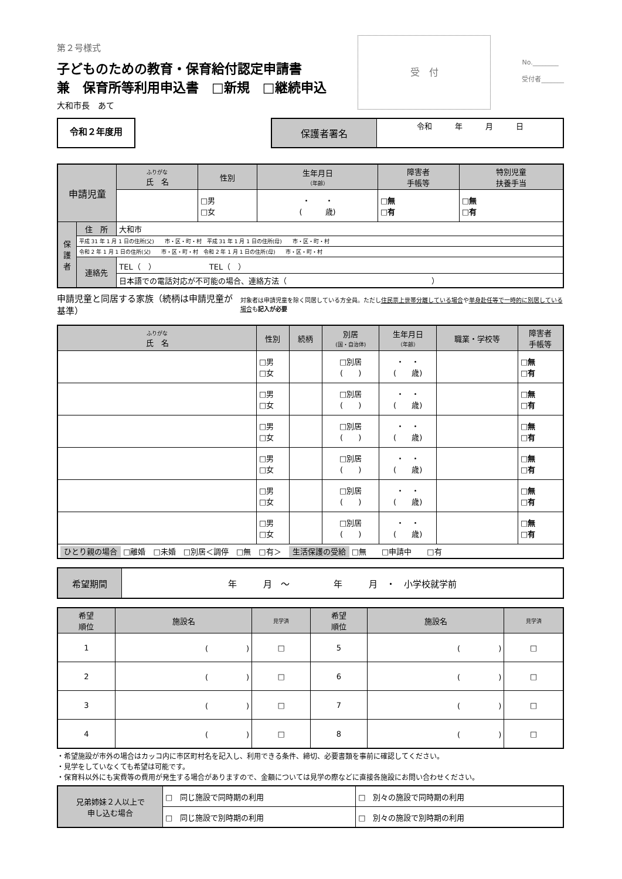第２号様式
子どものための教育・保育給付認定申請書
兼　保育所等利用申込書　□新規　□継続申込
大和市長　あて
受　付
No.________
受付者_______
令和２年度用
| 保護者署名 | 令和 年 月 日 |
| 申請児童 | | ふりがな 氏 名 | 性別 | 生年月日 （年齢） | 障害者 手帳等 | 特別児童 扶養手当 |
| | | | □男 □女 | ・ ・ ( 歳) | □無 □有 | □無 □有 |
| 保 護 者 | 住 所 | 大和市 | | | | |
| | 平成 31 年 1 月 1 日の住所(父) 市・区・町・村 平成 31 年 1 月 1 日の住所(母) 市・区・町・村 | | | | | |
| | 令和 2 年 1 月 1 日の住所(父) 市・区・町・村 令和 2 年 1 月 1 日の住所(母) 市・区・町・村 | | | | | |
| | 連絡先 | TEL（ ） TEL（ ） | | | | |
| | | 日本語での電話対応が不可能の場合、連絡方法（ ） | | | | |
申請児童と同居する家族（続柄は申請児童が基準）
対象者は申請児童を除く同居している方全員。ただし住民票上世帯分離している場合や単身赴任等で一時的に別居している場合も記入が必要
| ふりがな 氏 名 | 性別 | 続柄 | 別居 (国・自治体) | 生年月日 （年齢） | 職業・学校等 | 障害者 手帳等 |
| | □男 □女 | | □別居 ( ) | ・ ・ ( 歳) | | □無 □有 |
| | □男 □女 | | □別居 ( ) | ・ ・ ( 歳) | | □無 □有 |
| | □男 □女 | | □別居 ( ) | ・ ・ ( 歳) | | □無 □有 |
| | □男 □女 | | □別居 ( ) | ・ ・ ( 歳) | | □無 □有 |
| | □男 □女 | | □別居 ( ) | ・ ・ ( 歳) | | □無 □有 |
| | □男 □女 | | □別居 ( ) | ・ ・ ( 歳) | | □無 □有 |
| ひとり親の場合 □離婚 □未婚 □別居＜調停 □無 □有＞ 生活保護の受給 □無 □申請中 □有 | | | | | | |
| 希望期間 | 年 月 〜 年 月 ・ 小学校就学前 |
| 希望 順位 | 施設名 | 見学済 | 希望 順位 | 施設名 | 見学済 |
| 1 | ( ) | □ | 5 | ( ) | □ |
| 2 | ( ) | □ | 6 | ( ) | □ |
| 3 | ( ) | □ | 7 | ( ) | □ |
| 4 | ( ) | □ | 8 | ( ) | □ |
・希望施設が市外の場合はカッコ内に市区町村名を記入し、利用できる条件、締切、必要書類を事前に確認してください。
・見学をしていなくても希望は可能です。
・保育料以外にも実費等の費用が発生する場合がありますので、金額については見学の際などに直接各施設にお問い合わせください。
| 兄弟姉妹２人以上で 申し込む場合 | □ 同じ施設で同時期の利用 | □ 別々の施設で同時期の利用 |
| | □ 同じ施設で別時期の利用 | □ 別々の施設で別時期の利用 |